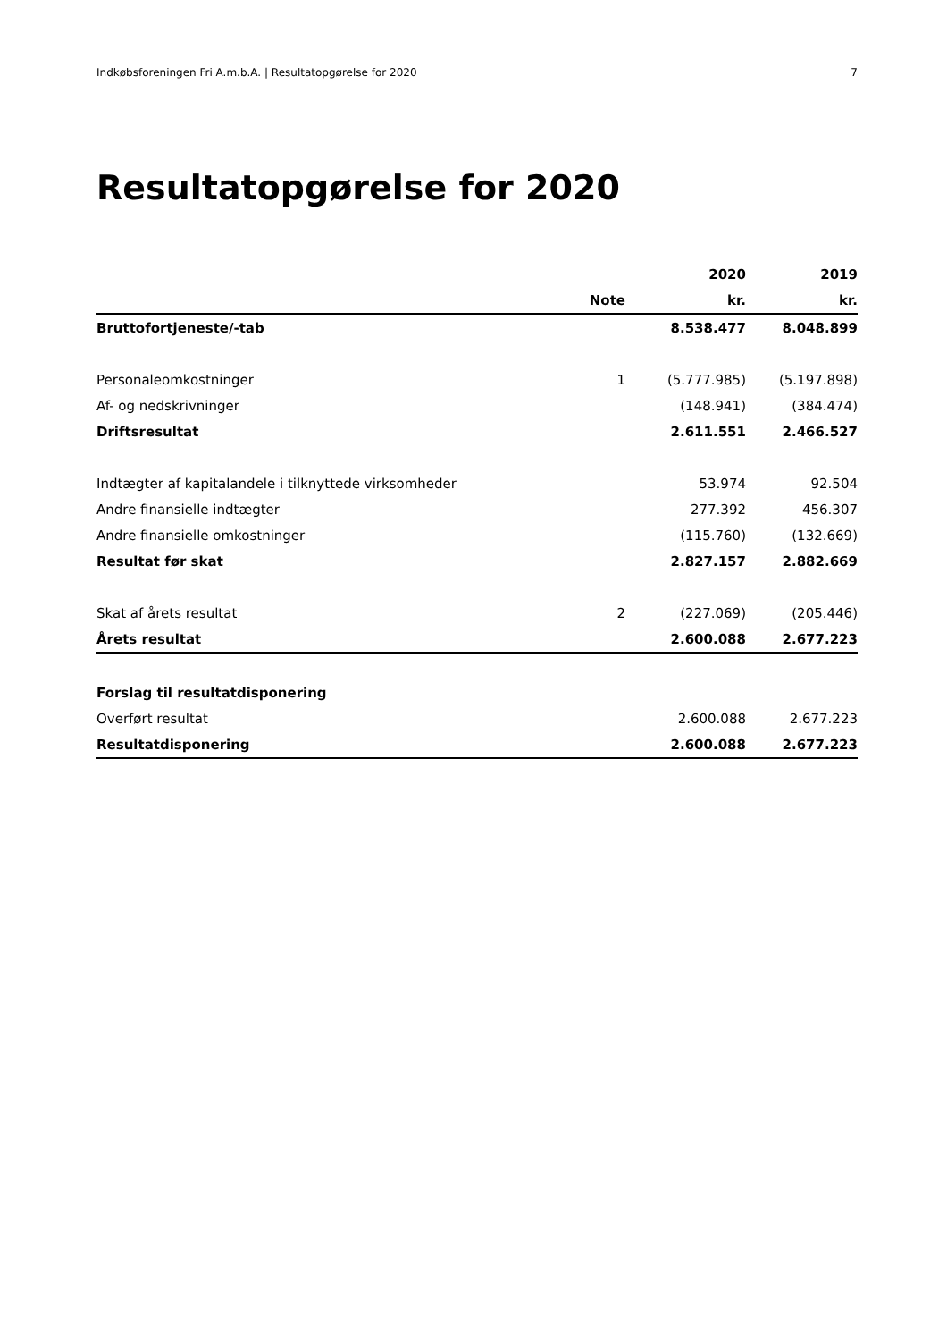Indkøbsforeningen Fri A.m.b.A. | Resultatopgørelse for 2020 7
Resultatopgørelse for 2020
| | | 2020 | 2019 |
| --- | --- | --- | --- |
| | Note | kr. | kr. |
| Bruttofortjeneste/-tab | | 8.538.477 | 8.048.899 |
| Personaleomkostninger | 1 | (5.777.985) | (5.197.898) |
| Af- og nedskrivninger | | (148.941) | (384.474) |
| Driftsresultat | | 2.611.551 | 2.466.527 |
| Indtægter af kapitalandele i tilknyttede virksomheder | | 53.974 | 92.504 |
| Andre finansielle indtægter | | 277.392 | 456.307 |
| Andre finansielle omkostninger | | (115.760) | (132.669) |
| Resultat før skat | | 2.827.157 | 2.882.669 |
| Skat af årets resultat | 2 | (227.069) | (205.446) |
| Årets resultat | | 2.600.088 | 2.677.223 |
| Forslag til resultatdisponering | | | |
| Overført resultat | | 2.600.088 | 2.677.223 |
| Resultatdisponering | | 2.600.088 | 2.677.223 |